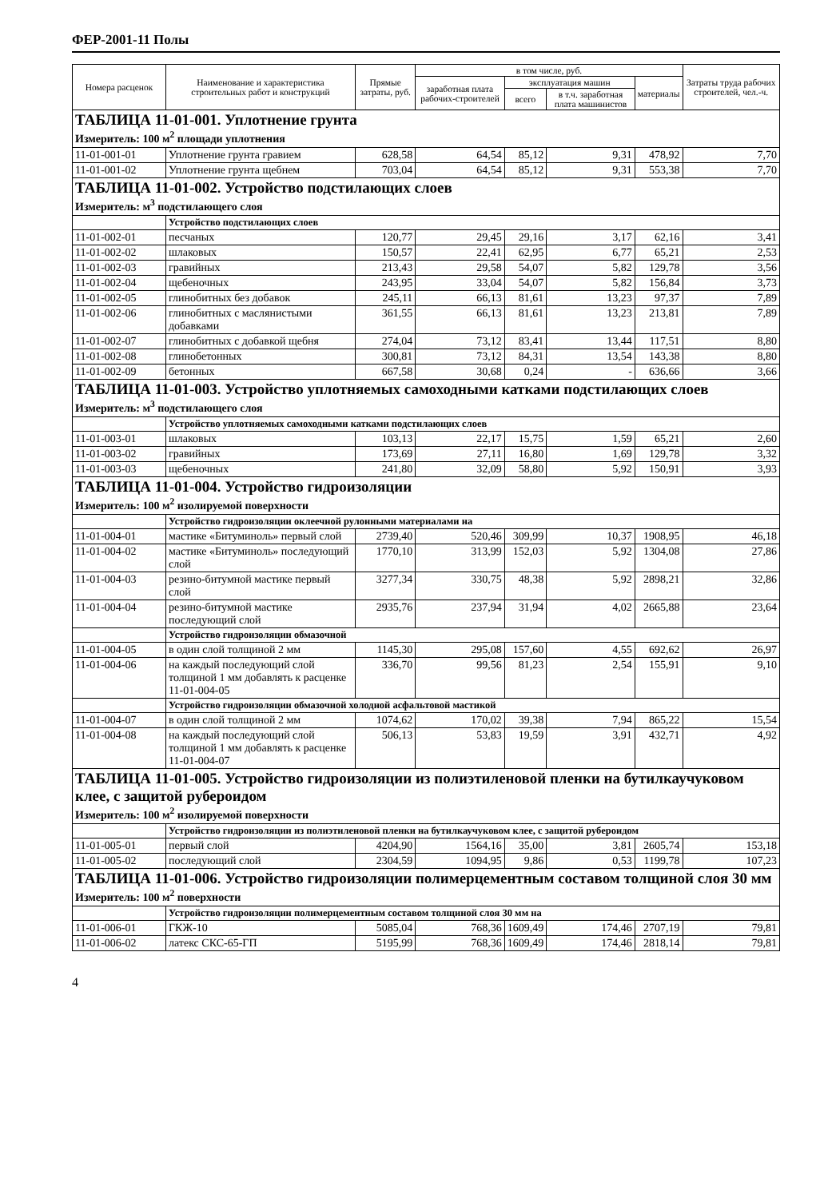ФЕР-2001-11 Полы
| Номера расценок | Наименование и характеристика строительных работ и конструкций | Прямые затраты, руб. | в том числе, руб. | | | | Затраты труда рабочих строителей, чел.-ч. |
| --- | --- | --- | --- | --- | --- | --- | --- |
| | | | заработная плата рабочих-строителей | эксплуатация машин | | материалы | |
| | | | | всего | в т.ч. заработная плата машинистов | | |
| ТАБЛИЦА 11-01-001. Уплотнение грунта Измеритель: 100 м<sup>2</sup> площади уплотнения | | | | | | | |
| 11-01-001-01 | Уплотнение грунта гравием | 628,58 | 64,54 | 85,12 | 9,31 | 478,92 | 7,70 |
| 11-01-001-02 | Уплотнение грунта щебнем | 703,04 | 64,54 | 85,12 | 9,31 | 553,38 | 7,70 |
| ТАБЛИЦА 11-01-002. Устройство подстилающих слоев Измеритель: м<sup>3</sup> подстилающего слоя | | | | | | | |
| | Устройство подстилающих слоев | | | | | | |
| 11-01-002-01 | песчаных | 120,77 | 29,45 | 29,16 | 3,17 | 62,16 | 3,41 |
| 11-01-002-02 | шлаковых | 150,57 | 22,41 | 62,95 | 6,77 | 65,21 | 2,53 |
| 11-01-002-03 | гравийных | 213,43 | 29,58 | 54,07 | 5,82 | 129,78 | 3,56 |
| 11-01-002-04 | щебеночных | 243,95 | 33,04 | 54,07 | 5,82 | 156,84 | 3,73 |
| 11-01-002-05 | глинобитных без добавок | 245,11 | 66,13 | 81,61 | 13,23 | 97,37 | 7,89 |
| 11-01-002-06 | глинобитных с маслянистыми добавками | 361,55 | 66,13 | 81,61 | 13,23 | 213,81 | 7,89 |
| 11-01-002-07 | глинобитных с добавкой щебня | 274,04 | 73,12 | 83,41 | 13,44 | 117,51 | 8,80 |
| 11-01-002-08 | глинобетонных | 300,81 | 73,12 | 84,31 | 13,54 | 143,38 | 8,80 |
| 11-01-002-09 | бетонных | 667,58 | 30,68 | 0,24 | - | 636,66 | 3,66 |
| ТАБЛИЦА 11-01-003. Устройство уплотняемых самоходными катками подстилающих слоев Измеритель: м<sup>3</sup> подстилающего слоя | | | | | | | |
| | Устройство уплотняемых самоходными катками подстилающих слоев | | | | | | |
| 11-01-003-01 | шлаковых | 103,13 | 22,17 | 15,75 | 1,59 | 65,21 | 2,60 |
| 11-01-003-02 | гравийных | 173,69 | 27,11 | 16,80 | 1,69 | 129,78 | 3,32 |
| 11-01-003-03 | щебеночных | 241,80 | 32,09 | 58,80 | 5,92 | 150,91 | 3,93 |
| ТАБЛИЦА 11-01-004. Устройство гидроизоляции Измеритель: 100 м<sup>2</sup> изолируемой поверхности | | | | | | | |
| | Устройство гидроизоляции оклеечной рулонными материалами на | | | | | | |
| 11-01-004-01 | мастике «Битуминоль» первый слой | 2739,40 | 520,46 | 309,99 | 10,37 | 1908,95 | 46,18 |
| 11-01-004-02 | мастике «Битуминоль» последующий слой | 1770,10 | 313,99 | 152,03 | 5,92 | 1304,08 | 27,86 |
| 11-01-004-03 | резино-битумной мастике первый слой | 3277,34 | 330,75 | 48,38 | 5,92 | 2898,21 | 32,86 |
| 11-01-004-04 | резино-битумной мастике последующий слой | 2935,76 | 237,94 | 31,94 | 4,02 | 2665,88 | 23,64 |
| | Устройство гидроизоляции обмазочной | | | | | | |
| 11-01-004-05 | в один слой толщиной 2 мм | 1145,30 | 295,08 | 157,60 | 4,55 | 692,62 | 26,97 |
| 11-01-004-06 | на каждый последующий слой толщиной 1 мм добавлять к расценке 11-01-004-05 | 336,70 | 99,56 | 81,23 | 2,54 | 155,91 | 9,10 |
| | Устройство гидроизоляции обмазочной холодной асфальтовой мастикой | | | | | | |
| 11-01-004-07 | в один слой толщиной 2 мм | 1074,62 | 170,02 | 39,38 | 7,94 | 865,22 | 15,54 |
| 11-01-004-08 | на каждый последующий слой толщиной 1 мм добавлять к расценке 11-01-004-07 | 506,13 | 53,83 | 19,59 | 3,91 | 432,71 | 4,92 |
| ТАБЛИЦА 11-01-005. Устройство гидроизоляции из полиэтиленовой пленки на бутилкаучуковом клее, с защитой рубероидом Измеритель: 100 м<sup>2</sup> изолируемой поверхности | | | | | | | |
| | Устройство гидроизоляции из полиэтиленовой пленки на бутилкаучуковом клее, с защитой рубероидом | | | | | | |
| 11-01-005-01 | первый слой | 4204,90 | 1564,16 | 35,00 | 3,81 | 2605,74 | 153,18 |
| 11-01-005-02 | последующий слой | 2304,59 | 1094,95 | 9,86 | 0,53 | 1199,78 | 107,23 |
| ТАБЛИЦА 11-01-006. Устройство гидроизоляции полимерцементным составом толщиной слоя 30 мм Измеритель: 100 м<sup>2</sup> поверхности | | | | | | | |
| | Устройство гидроизоляции полимерцементным составом толщиной слоя 30 мм на | | | | | | |
| 11-01-006-01 | ГКЖ-10 | 5085,04 | 768,36 | 1609,49 | 174,46 | 2707,19 | 79,81 |
| 11-01-006-02 | латекс СКС-65-ГП | 5195,99 | 768,36 | 1609,49 | 174,46 | 2818,14 | 79,81 |
4